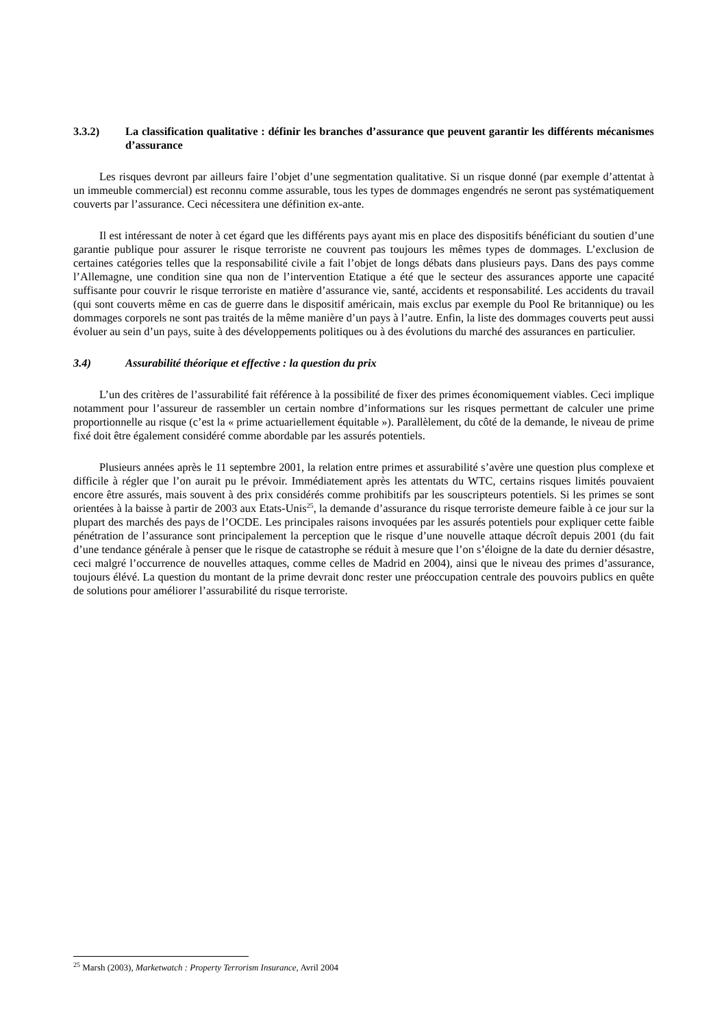3.3.2) La classification qualitative : définir les branches d’assurance que peuvent garantir les différents mécanismes d’assurance
Les risques devront par ailleurs faire l’objet d’une segmentation qualitative. Si un risque donné (par exemple d’attentat à un immeuble commercial) est reconnu comme assurable, tous les types de dommages engendrés ne seront pas systématiquement couverts par l’assurance. Ceci nécessitera une définition ex-ante.
Il est intéressant de noter à cet égard que les différents pays ayant mis en place des dispositifs bénéficiant du soutien d’une garantie publique pour assurer le risque terroriste ne couvrent pas toujours les mêmes types de dommages. L’exclusion de certaines catégories telles que la responsabilité civile a fait l’objet de longs débats dans plusieurs pays. Dans des pays comme l’Allemagne, une condition sine qua non de l’intervention Etatique a été que le secteur des assurances apporte une capacité suffisante pour couvrir le risque terroriste en matière d’assurance vie, santé, accidents et responsabilité. Les accidents du travail (qui sont couverts même en cas de guerre dans le dispositif américain, mais exclus par exemple du Pool Re britannique) ou les dommages corporels ne sont pas traités de la même manière d’un pays à l’autre. Enfin, la liste des dommages couverts peut aussi évoluer au sein d’un pays, suite à des développements politiques ou à des évolutions du marché des assurances en particulier.
3.4) Assurabilité théorique et effective : la question du prix
L’un des critères de l’assurabilité fait référence à la possibilité de fixer des primes économiquement viables. Ceci implique notamment pour l’assureur de rassembler un certain nombre d’informations sur les risques permettant de calculer une prime proportionnelle au risque (c’est la « prime actuariellement équitable »). Parallèlement, du côté de la demande, le niveau de prime fixé doit être également considéré comme abordable par les assurés potentiels.
Plusieurs années après le 11 septembre 2001, la relation entre primes et assurabilité s’avère une question plus complexe et difficile à régler que l’on aurait pu le prévoir. Immédiatement après les attentats du WTC, certains risques limités pouvaient encore être assurés, mais souvent à des prix considérés comme prohibitifs par les souscripteurs potentiels. Si les primes se sont orientées à la baisse à partir de 2003 aux Etats-Unis<sup>25</sup>, la demande d’assurance du risque terroriste demeure faible à ce jour sur la plupart des marchés des pays de l’OCDE. Les principales raisons invoquées par les assurés potentiels pour expliquer cette faible pénétration de l’assurance sont principalement la perception que le risque d’une nouvelle attaque décroît depuis 2001 (du fait d’une tendance générale à penser que le risque de catastrophe se réduit à mesure que l’on s’éloigne de la date du dernier désastre, ceci malgré l’occurrence de nouvelles attaques, comme celles de Madrid en 2004), ainsi que le niveau des primes d’assurance, toujours élévé. La question du montant de la prime devrait donc rester une préoccupation centrale des pouvoirs publics en quête de solutions pour améliorer l’assurabilité du risque terroriste.
<sup>25</sup> Marsh (2003), Marketwatch : Property Terrorism Insurance, Avril 2004